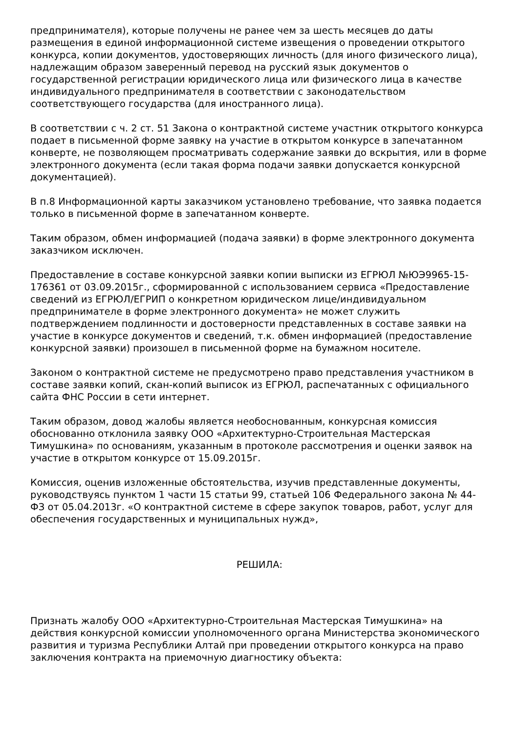предпринимателя), которые получены не ранее чем за шесть месяцев до даты размещения в единой информационной системе извещения о проведении открытого конкурса, копии документов, удостоверяющих личность (для иного физического лица), надлежащим образом заверенный перевод на русский язык документов о государственной регистрации юридического лица или физического лица в качестве индивидуального предпринимателя в соответствии с законодательством соответствующего государства (для иностранного лица).
В соответствии с ч. 2 ст. 51 Закона о контрактной системе участник открытого конкурса подает в письменной форме заявку на участие в открытом конкурсе в запечатанном конверте, не позволяющем просматривать содержание заявки до вскрытия, или в форме электронного документа (если такая форма подачи заявки допускается конкурсной документацией).
В п.8 Информационной карты заказчиком установлено требование, что заявка подается только в письменной форме в запечатанном конверте.
Таким образом, обмен информацией (подача заявки) в форме электронного документа заказчиком исключен.
Предоставление в составе конкурсной заявки копии выписки из ЕГРЮЛ №ЮЭ9965-15-176361 от 03.09.2015г., сформированной с использованием сервиса «Предоставление сведений из ЕГРЮЛ/ЕГРИП о конкретном юридическом лице/индивидуальном предпринимателе в форме электронного документа» не может служить подтверждением подлинности и достоверности представленных в составе заявки на участие в конкурсе документов и сведений, т.к. обмен информацией (предоставление конкурсной заявки) произошел в письменной форме на бумажном носителе.
Законом о контрактной системе не предусмотрено право представления участником в составе заявки копий, скан-копий выписок из ЕГРЮЛ, распечатанных с официального сайта ФНС России в сети интернет.
Таким образом, довод жалобы является необоснованным, конкурсная комиссия обоснованно отклонила заявку ООО «Архитектурно-Строительная Мастерская Тимушкина» по основаниям, указанным в протоколе рассмотрения и оценки заявок на участие в открытом конкурсе от 15.09.2015г.
Комиссия, оценив изложенные обстоятельства, изучив представленные документы, руководствуясь пунктом 1 части 15 статьи 99, статьей 106 Федерального закона № 44-ФЗ от 05.04.2013г. «О контрактной системе в сфере закупок товаров, работ, услуг для обеспечения государственных и муниципальных нужд»,
РЕШИЛА:
Признать жалобу ООО «Архитектурно-Строительная Мастерская Тимушкина» на действия конкурсной комиссии уполномоченного органа Министерства экономического развития и туризма Республики Алтай при проведении открытого конкурса на право заключения контракта на приемочную диагностику объекта: